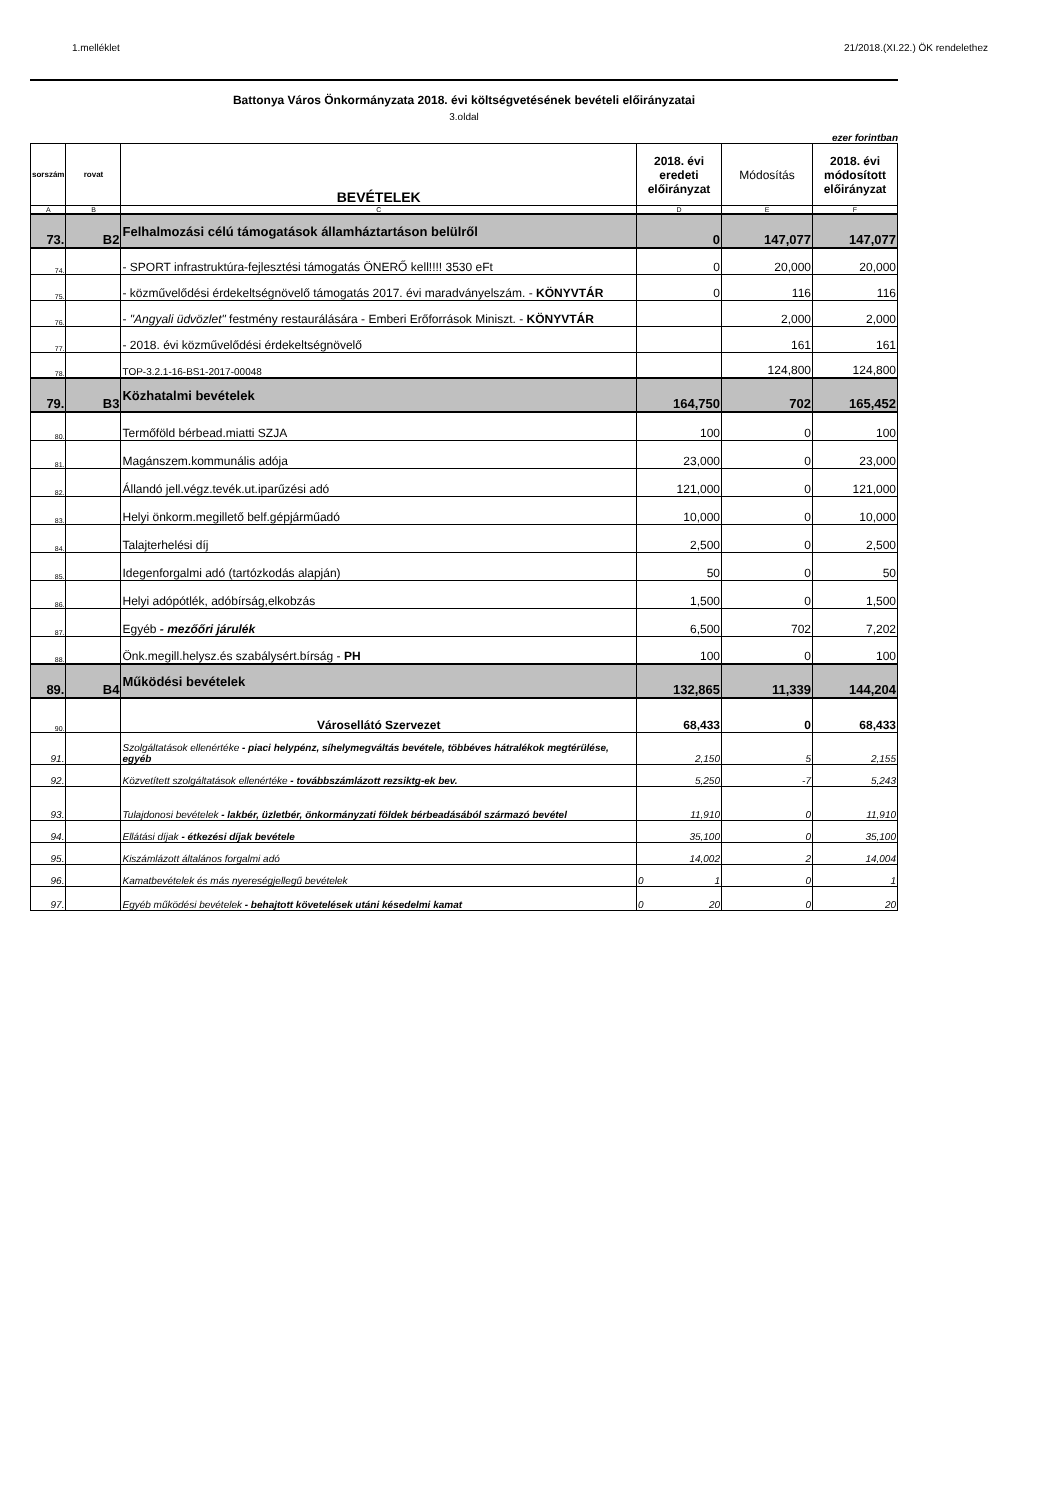1.melléklet 21/2018.(XI.22.) ÖK rendelethez
Battonya Város Önkormányzata 2018. évi költségvetésének bevételi előirányzatai
3.oldal
ezer forintban
| sorszám | rovat | BEVÉTELEK | 2018. évi eredeti előirányzat | Módosítás | 2018. évi módosított előirányzat |
| --- | --- | --- | --- | --- | --- |
| A | B | C | D | E | F |
| 73. | B2 | Felhalmozási célú támogatások államháztartáson belülről | 0 | 147,077 | 147,077 |
| 74. | | - SPORT infrastruktúra-fejlesztési támogatás ÖNERŐ kell!!!! 3530 eFt | 0 | 20,000 | 20,000 |
| 75. | | - közművelődési érdekeltségnövelő támogatás 2017. évi maradványelszám. - KÖNYVTÁR | 0 | 116 | 116 |
| 76. | | - "Angyali üdvözlet" festmény restaurálására - Emberi Erőforrások Miniszt. - KÖNYVTÁR | | 2,000 | 2,000 |
| 77. | | - 2018. évi közművelődési érdekeltségnövelő | | 161 | 161 |
| 78. | | TOP-3.2.1-16-BS1-2017-00048 | | 124,800 | 124,800 |
| 79. | B3 | Közhatalmi bevételek | 164,750 | 702 | 165,452 |
| 80. | | Termőföld bérbead.miatti SZJA | 100 | 0 | 100 |
| 81. | | Magánszem.kommunális adója | 23,000 | 0 | 23,000 |
| 82. | | Állandó jell.végz.tevék.ut.iparűzési adó | 121,000 | 0 | 121,000 |
| 83. | | Helyi önkorm.megillető belf.gépjárműadó | 10,000 | 0 | 10,000 |
| 84. | | Talajterhelési díj | 2,500 | 0 | 2,500 |
| 85. | | Idegenforgalmi adó (tartózkodás alapján) | 50 | 0 | 50 |
| 86. | | Helyi adópótlék, adóbírság,elkobzás | 1,500 | 0 | 1,500 |
| 87. | | Egyéb - mezőőri járulék | 6,500 | 702 | 7,202 |
| 88. | | Önk.megill.helysz.és szabálysért.bírság - PH | 100 | 0 | 100 |
| 89. | B4 | Működési bevételek | 132,865 | 11,339 | 144,204 |
| 90. | | Városellátó Szervezet | 68,433 | 0 | 68,433 |
| 91. | | Szolgáltatások ellenértéke - piaci helypénz, síhelymegváltás bevétele, többéves hátralékok megtérülése, egyéb | 2,150 | 5 | 2,155 |
| 92. | | Közvetített szolgáltatások ellenértéke - továbbszámlázott rezsiktg-ek bev. | 5,250 | -7 | 5,243 |
| 93. | | Tulajdonosi bevételek - lakbér, üzletbér, önkormányzati földek bérbeadásából származó bevétel | 11,910 | 0 | 11,910 |
| 94. | | Ellátási díjak - étkezési díjak bevétele | 35,100 | 0 | 35,100 |
| 95. | | Kiszámlázott általános forgalmi adó | 14,002 | 2 | 14,004 |
| 96. | | Kamatbevételek és más nyereségjellegű bevételek | 0 1 | 0 | 1 |
| 97. | | Egyéb működési bevételek - behajtott követelések utáni késedelmi kamat | 0 20 | 0 | 20 |